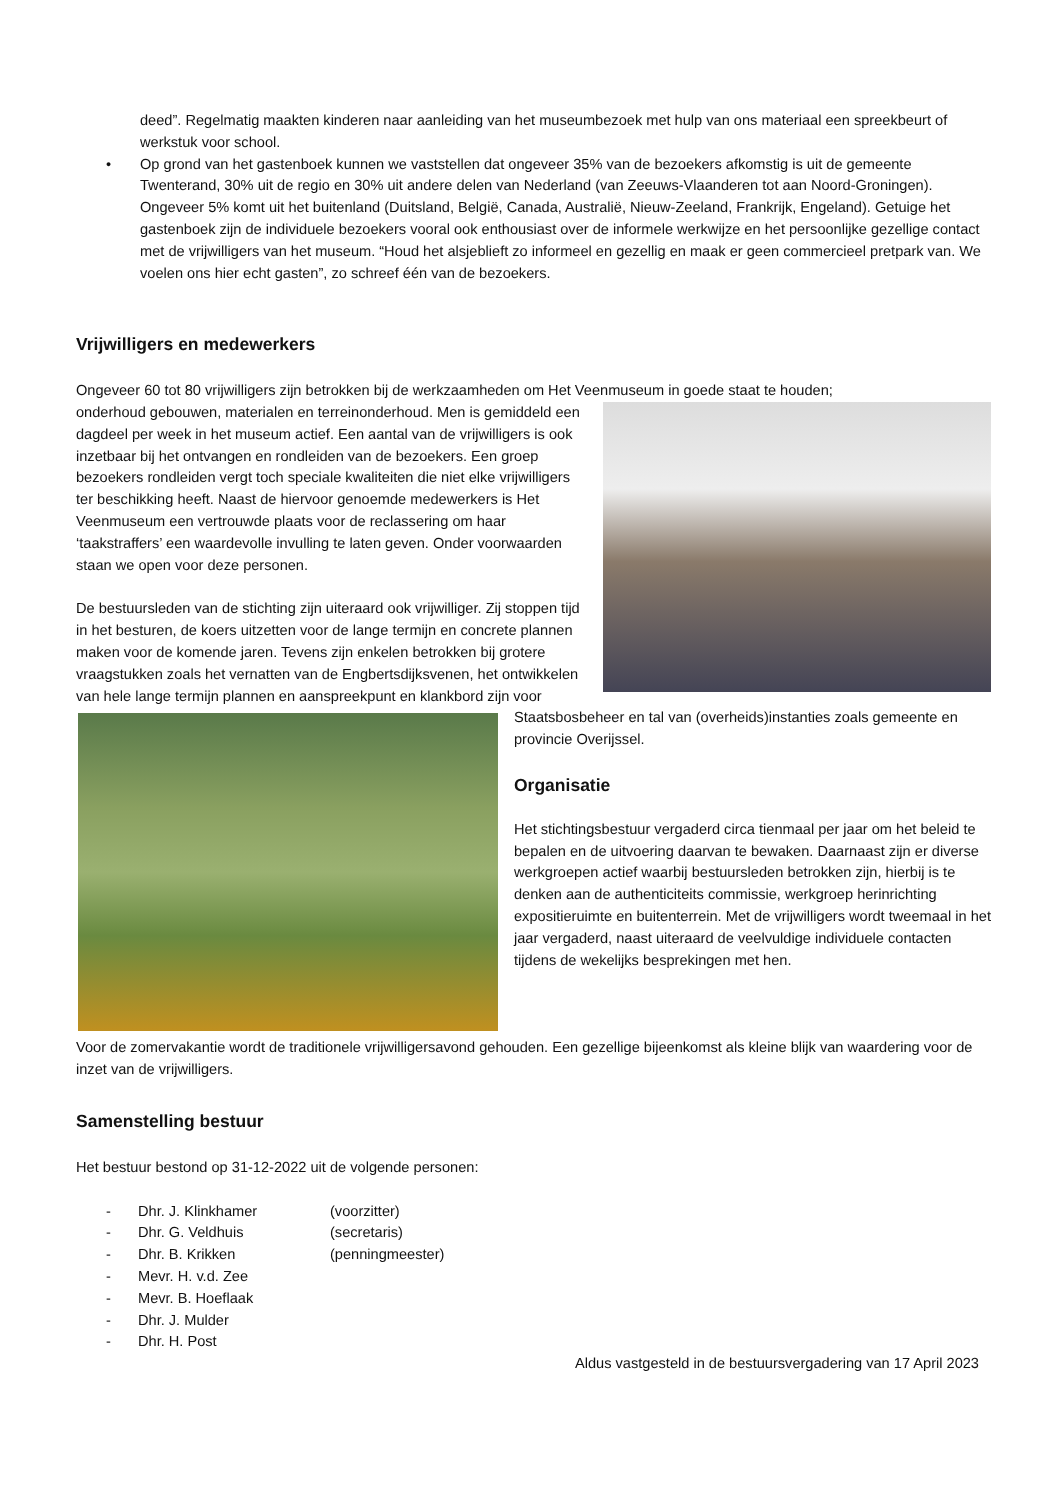deed”. Regelmatig maakten kinderen naar aanleiding van het museumbezoek met hulp van ons materiaal een spreekbeurt of werkstuk voor school.
• Op grond van het gastenboek kunnen we vaststellen dat ongeveer 35% van de bezoekers afkomstig is uit de gemeente Twenterand, 30% uit de regio en 30% uit andere delen van Nederland (van Zeeuws-Vlaanderen tot aan Noord-Groningen). Ongeveer 5% komt uit het buitenland (Duitsland, België, Canada, Australië, Nieuw-Zeeland, Frankrijk, Engeland). Getuige het gastenboek zijn de individuele bezoekers vooral ook enthousiast over de informele werkwijze en het persoonlijke gezellige contact met de vrijwilligers van het museum. “Houd het alsjeblieft zo informeel en gezellig en maak er geen commercieel pretpark van. We voelen ons hier echt gasten”, zo schreef één van de bezoekers.
Vrijwilligers en medewerkers
Ongeveer 60 tot 80 vrijwilligers zijn betrokken bij de werkzaamheden om Het Veenmuseum in goede staat te houden;
onderhoud gebouwen, materialen en terreinonderhoud. Men is gemiddeld een dagdeel per week in het museum actief. Een aantal van de vrijwilligers is ook inzetbaar bij het ontvangen en rondleiden van de bezoekers. Een groep bezoekers rondleiden vergt toch speciale kwaliteiten die niet elke vrijwilligers ter beschikking heeft. Naast de hiervoor genoemde medewerkers is Het Veenmuseum een vertrouwde plaats voor de reclassering om haar ‘taakstraffers’ een waardevolle invulling te laten geven. Onder voorwaarden staan we open voor deze personen.
De bestuursleden van de stichting zijn uiteraard ook vrijwilliger. Zij stoppen tijd in het besturen, de koers uitzetten voor de lange termijn en concrete plannen maken voor de komende jaren. Tevens zijn enkelen betrokken bij grotere vraagstukken zoals het vernatten van de Engbertsdijksvenen, het ontwikkelen van hele lange termijn plannen en aanspreekpunt en klankbord zijn voor
Staatsbosbeheer en tal van (overheids)instanties zoals gemeente en provincie Overijssel.
Organisatie
Het stichtingsbestuur vergaderd circa tienmaal per jaar om het beleid te bepalen en de uitvoering daarvan te bewaken. Daarnaast zijn er diverse werkgroepen actief waarbij bestuursleden betrokken zijn, hierbij is te denken aan de authenticiteits commissie, werkgroep herinrichting expositieruimte en buitenterrein. Met de vrijwilligers wordt tweemaal in het jaar vergaderd, naast uiteraard de veelvuldige individuele contacten tijdens de wekelijks besprekingen met hen.
Voor de zomervakantie wordt de traditionele vrijwilligersavond gehouden. Een gezellige bijeenkomst als kleine blijk van waardering voor de inzet van de vrijwilligers.
Samenstelling bestuur
Het bestuur bestond op 31-12-2022 uit de volgende personen:
- Dhr. J. Klinkhamer (voorzitter)
- Dhr. G. Veldhuis (secretaris)
- Dhr. B. Krikken (penningmeester)
- Mevr. H. v.d. Zee
- Mevr. B. Hoeflaak
- Dhr. J. Mulder
- Dhr. H. Post
Aldus vastgesteld in de bestuursvergadering van 17 April 2023